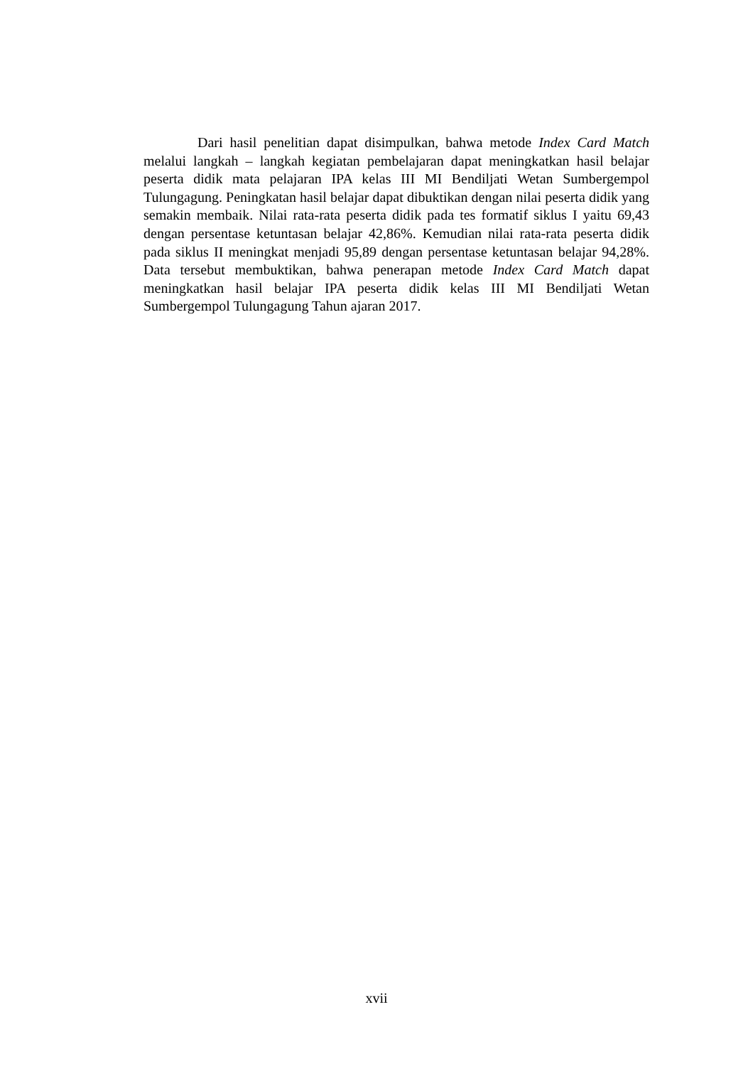Dari hasil penelitian dapat disimpulkan, bahwa metode Index Card Match melalui langkah – langkah kegiatan pembelajaran dapat meningkatkan hasil belajar peserta didik mata pelajaran IPA kelas III MI Bendiljati Wetan Sumbergempol Tulungagung. Peningkatan hasil belajar dapat dibuktikan dengan nilai peserta didik yang semakin membaik. Nilai rata-rata peserta didik pada tes formatif siklus I yaitu 69,43 dengan persentase ketuntasan belajar 42,86%. Kemudian nilai rata-rata peserta didik pada siklus II meningkat menjadi 95,89 dengan persentase ketuntasan belajar 94,28%. Data tersebut membuktikan, bahwa penerapan metode Index Card Match dapat meningkatkan hasil belajar IPA peserta didik kelas III MI Bendiljati Wetan Sumbergempol Tulungagung Tahun ajaran 2017.
xvii